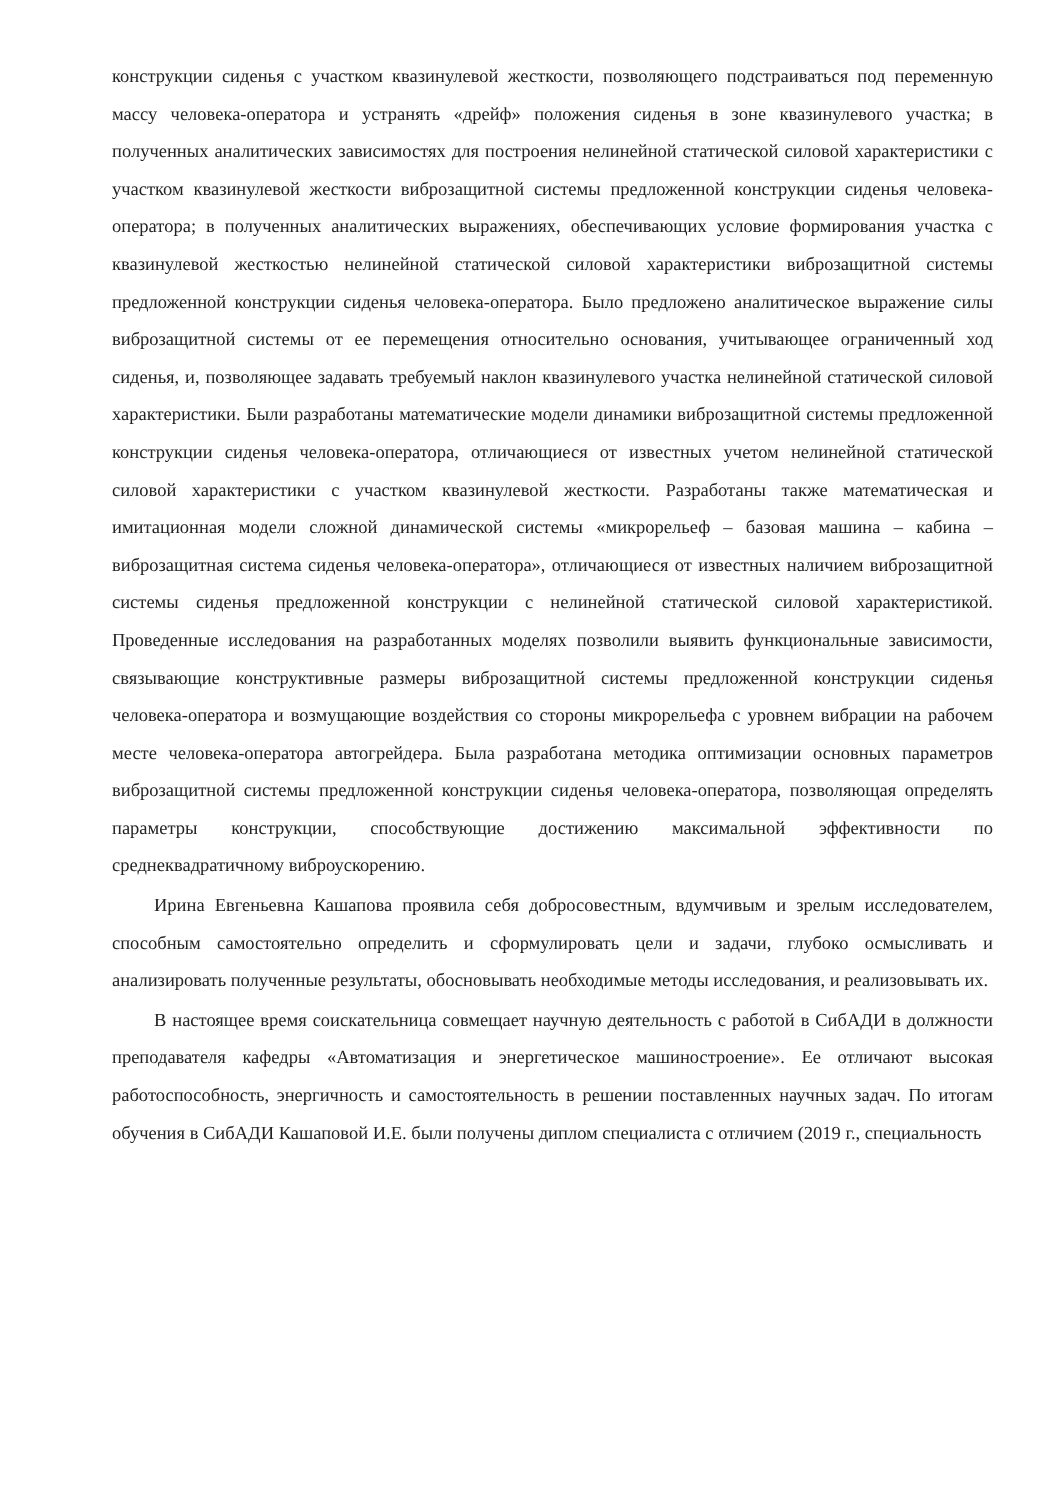конструкции сиденья с участком квазинулевой жесткости, позволяющего подстраиваться под переменную массу человека-оператора и устранять «дрейф» положения сиденья в зоне квазинулевого участка; в полученных аналитических зависимостях для построения нелинейной статической силовой характеристики с участком квазинулевой жесткости виброзащитной системы предложенной конструкции сиденья человека-оператора; в полученных аналитических выражениях, обеспечивающих условие формирования участка с квазинулевой жесткостью нелинейной статической силовой характеристики виброзащитной системы предложенной конструкции сиденья человека-оператора. Было предложено аналитическое выражение силы виброзащитной системы от ее перемещения относительно основания, учитывающее ограниченный ход сиденья, и, позволяющее задавать требуемый наклон квазинулевого участка нелинейной статической силовой характеристики. Были разработаны математические модели динамики виброзащитной системы предложенной конструкции сиденья человека-оператора, отличающиеся от известных учетом нелинейной статической силовой характеристики с участком квазинулевой жесткости. Разработаны также математическая и имитационная модели сложной динамической системы «микрорельеф – базовая машина – кабина – виброзащитная система сиденья человека-оператора», отличающиеся от известных наличием виброзащитной системы сиденья предложенной конструкции с нелинейной статической силовой характеристикой. Проведенные исследования на разработанных моделях позволили выявить функциональные зависимости, связывающие конструктивные размеры виброзащитной системы предложенной конструкции сиденья человека-оператора и возмущающие воздействия со стороны микрорельефа с уровнем вибрации на рабочем месте человека-оператора автогрейдера. Была разработана методика оптимизации основных параметров виброзащитной системы предложенной конструкции сиденья человека-оператора, позволяющая определять параметры конструкции, способствующие достижению максимальной эффективности по среднеквадратичному виброускорению.
Ирина Евгеньевна Кашапова проявила себя добросовестным, вдумчивым и зрелым исследователем, способным самостоятельно определить и сформулировать цели и задачи, глубоко осмысливать и анализировать полученные результаты, обосновывать необходимые методы исследования, и реализовывать их.
В настоящее время соискательница совмещает научную деятельность с работой в СибАДИ в должности преподавателя кафедры «Автоматизация и энергетическое машиностроение». Ее отличают высокая работоспособность, энергичность и самостоятельность в решении поставленных научных задач. По итогам обучения в СибАДИ Кашаповой И.Е. были получены диплом специалиста с отличием (2019 г., специальность